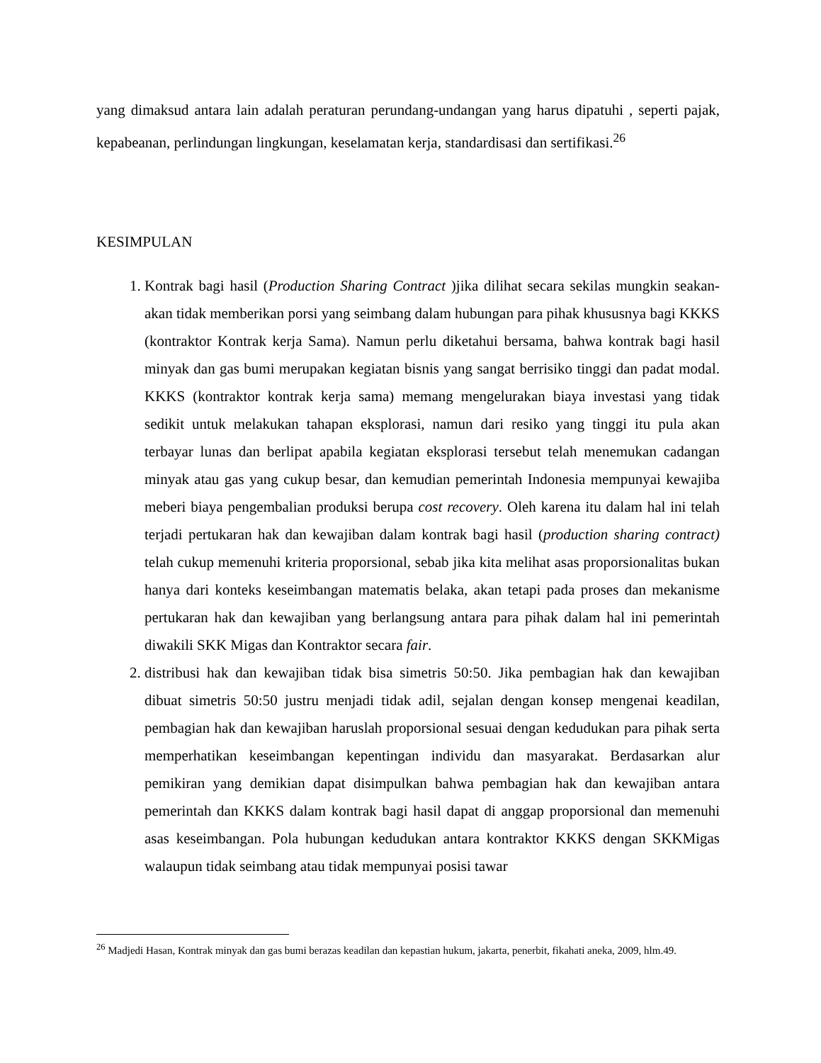yang dimaksud antara lain adalah peraturan perundang-undangan yang harus dipatuhi , seperti pajak, kepabeanan, perlindungan lingkungan, keselamatan kerja, standardisasi dan sertifikasi.<sup>26</sup>
KESIMPULAN
1. Kontrak bagi hasil (Production Sharing Contract )jika dilihat secara sekilas mungkin seakan-akan tidak memberikan porsi yang seimbang dalam hubungan para pihak khususnya bagi KKKS (kontraktor Kontrak kerja Sama). Namun perlu diketahui bersama, bahwa kontrak bagi hasil minyak dan gas bumi merupakan kegiatan bisnis yang sangat berrisiko tinggi dan padat modal. KKKS (kontraktor kontrak kerja sama) memang mengelurakan biaya investasi yang tidak sedikit untuk melakukan tahapan eksplorasi, namun dari resiko yang tinggi itu pula akan terbayar lunas dan berlipat apabila kegiatan eksplorasi tersebut telah menemukan cadangan minyak atau gas yang cukup besar, dan kemudian pemerintah Indonesia mempunyai kewajiba meberi biaya pengembalian produksi berupa cost recovery. Oleh karena itu dalam hal ini telah terjadi pertukaran hak dan kewajiban dalam kontrak bagi hasil (production sharing contract) telah cukup memenuhi kriteria proporsional, sebab jika kita melihat asas proporsionalitas bukan hanya dari konteks keseimbangan matematis belaka, akan tetapi pada proses dan mekanisme pertukaran hak dan kewajiban yang berlangsung antara para pihak dalam hal ini pemerintah diwakili SKK Migas dan Kontraktor secara fair.
2. distribusi hak dan kewajiban tidak bisa simetris 50:50. Jika pembagian hak dan kewajiban dibuat simetris 50:50 justru menjadi tidak adil, sejalan dengan konsep mengenai keadilan, pembagian hak dan kewajiban haruslah proporsional sesuai dengan kedudukan para pihak serta memperhatikan keseimbangan kepentingan individu dan masyarakat. Berdasarkan alur pemikiran yang demikian dapat disimpulkan bahwa pembagian hak dan kewajiban antara pemerintah dan KKKS dalam kontrak bagi hasil dapat di anggap proporsional dan memenuhi asas keseimbangan. Pola hubungan kedudukan antara kontraktor KKKS dengan SKKMigas walaupun tidak seimbang atau tidak mempunyai posisi tawar
<sup>26</sup> Madjedi Hasan, Kontrak minyak dan gas bumi berazas keadilan dan kepastian hukum, jakarta, penerbit, fikahati aneka, 2009, hlm.49.